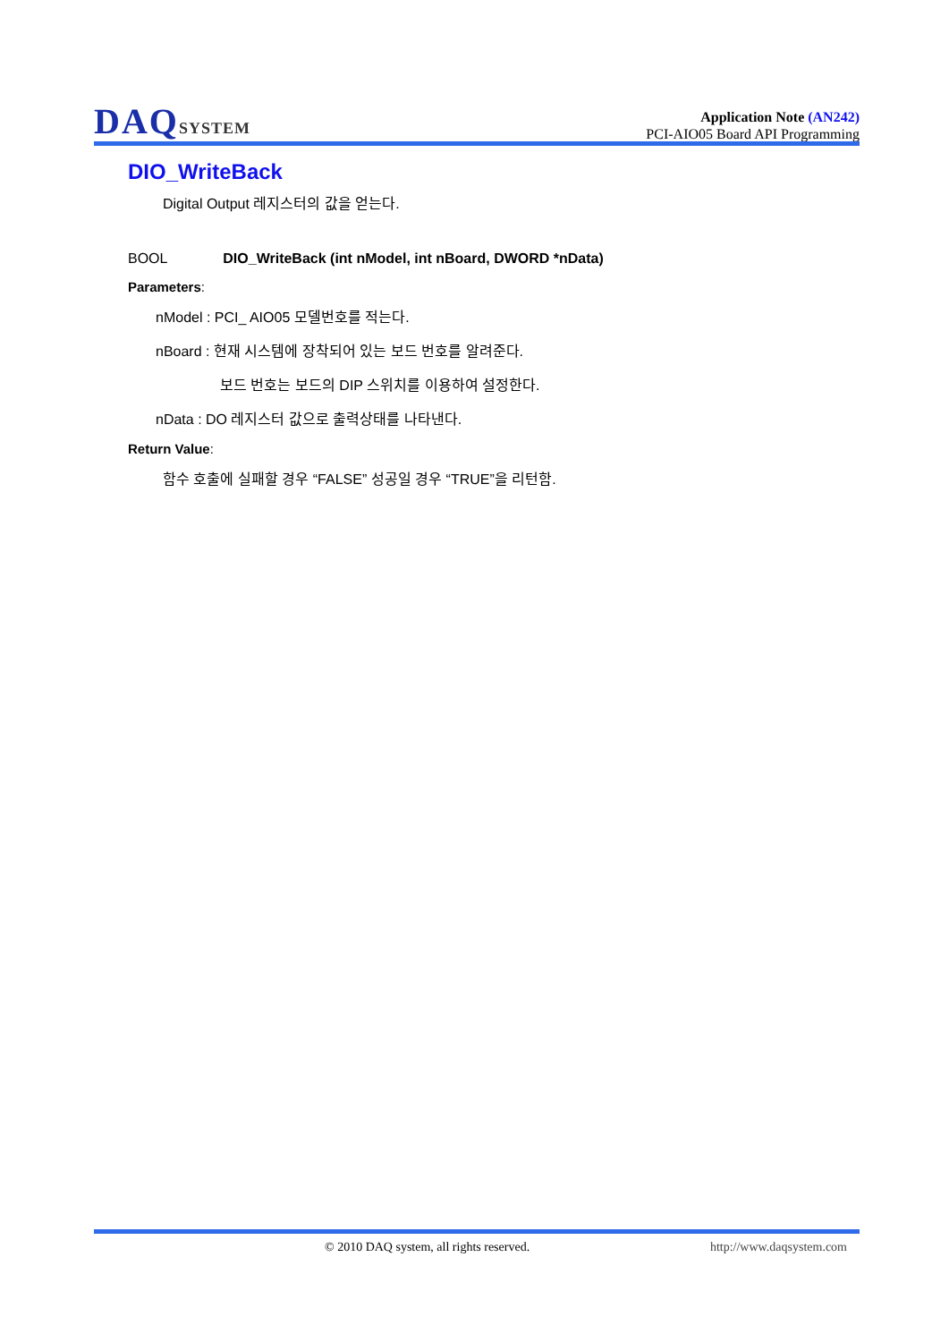DAQSYSTEM
Application Note (AN242)
PCI-AIO05 Board API Programming
DIO_WriteBack
Digital Output 레지스터의 값을 얻는다.
BOOL DIO_WriteBack (int nModel, int nBoard, DWORD *nData)
Parameters:
nModel : PCI_ AIO05 모델번호를 적는다.
nBoard : 현재 시스템에 장착되어 있는 보드 번호를 알려준다.
보드 번호는 보드의 DIP 스위치를 이용하여 설정한다.
nData : DO 레지스터 값으로 출력상태를 나타낸다.
Return Value:
함수 호출에 실패할 경우 “FALSE” 성공일 경우 “TRUE”을 리턴함.
© 2010 DAQ system, all rights reserved. http://www.daqsystem.com